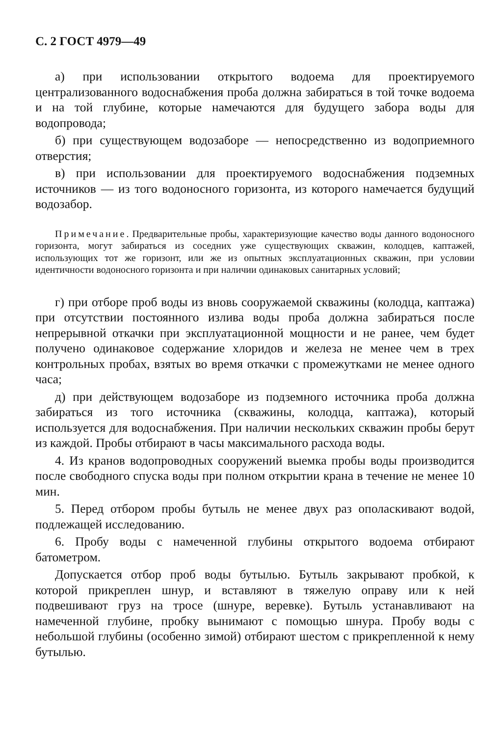С. 2 ГОСТ 4979—49
а) при использовании открытого водоема для проектируемого централизованного водоснабжения проба должна забираться в той точке водоема и на той глубине, которые намечаются для будущего забора воды для водопровода;
б) при существующем водозаборе — непосредственно из водоприемного отверстия;
в) при использовании для проектируемого водоснабжения подземных источников — из того водоносного горизонта, из которого намечается будущий водозабор.
Примечание. Предварительные пробы, характеризующие качество воды данного водоносного горизонта, могут забираться из соседних уже существующих скважин, колодцев, каптажей, использующих тот же горизонт, или же из опытных эксплуатационных скважин, при условии идентичности водоносного горизонта и при наличии одинаковых санитарных условий;
г) при отборе проб воды из вновь сооружаемой скважины (колодца, каптажа) при отсутствии постоянного излива воды проба должна забираться после непрерывной откачки при эксплуатационной мощности и не ранее, чем будет получено одинаковое содержание хлоридов и железа не менее чем в трех контрольных пробах, взятых во время откачки с промежутками не менее одного часа;
д) при действующем водозаборе из подземного источника проба должна забираться из того источника (скважины, колодца, каптажа), который используется для водоснабжения. При наличии нескольких скважин пробы берут из каждой. Пробы отбирают в часы максимального расхода воды.
4. Из кранов водопроводных сооружений выемка пробы воды производится после свободного спуска воды при полном открытии крана в течение не менее 10 мин.
5. Перед отбором пробы бутыль не менее двух раз ополаскивают водой, подлежащей исследованию.
6. Пробу воды с намеченной глубины открытого водоема отбирают батометром.
Допускается отбор проб воды бутылью. Бутыль закрывают пробкой, к которой прикреплен шнур, и вставляют в тяжелую оправу или к ней подвешивают груз на тросе (шнуре, веревке). Бутыль устанавливают на намеченной глубине, пробку вынимают с помощью шнура. Пробу воды с небольшой глубины (особенно зимой) отбирают шестом с прикрепленной к нему бутылью.